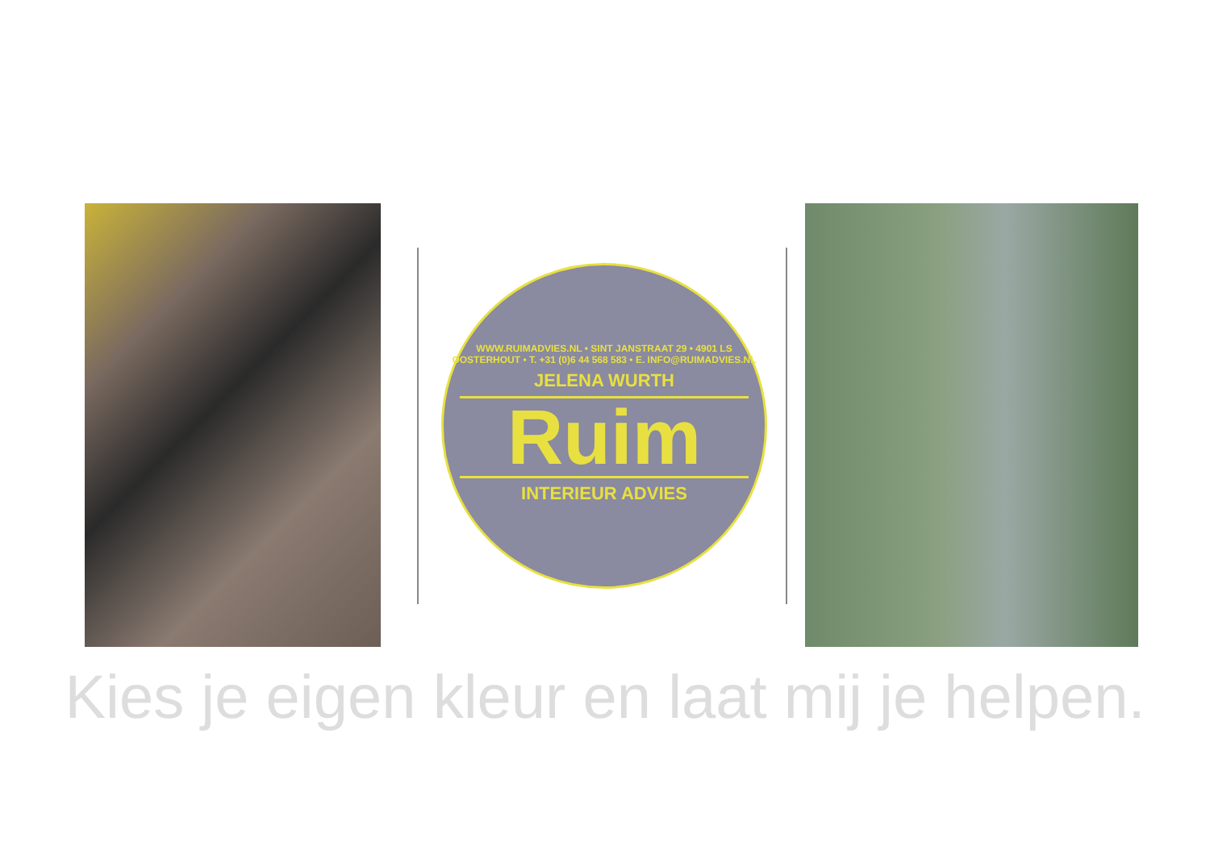WWW.RUIMADVIES.NL • SINT JANSTRAAT 29 • 4901 LS OOSTERHOUT • T. +31 (0)6 44 568 583 • E. INFO@RUIMADVIES.NL
JELENA WURTH
Ruim
INTERIEUR ADVIES
Kies je eigen kleur en laat mij je helpen.